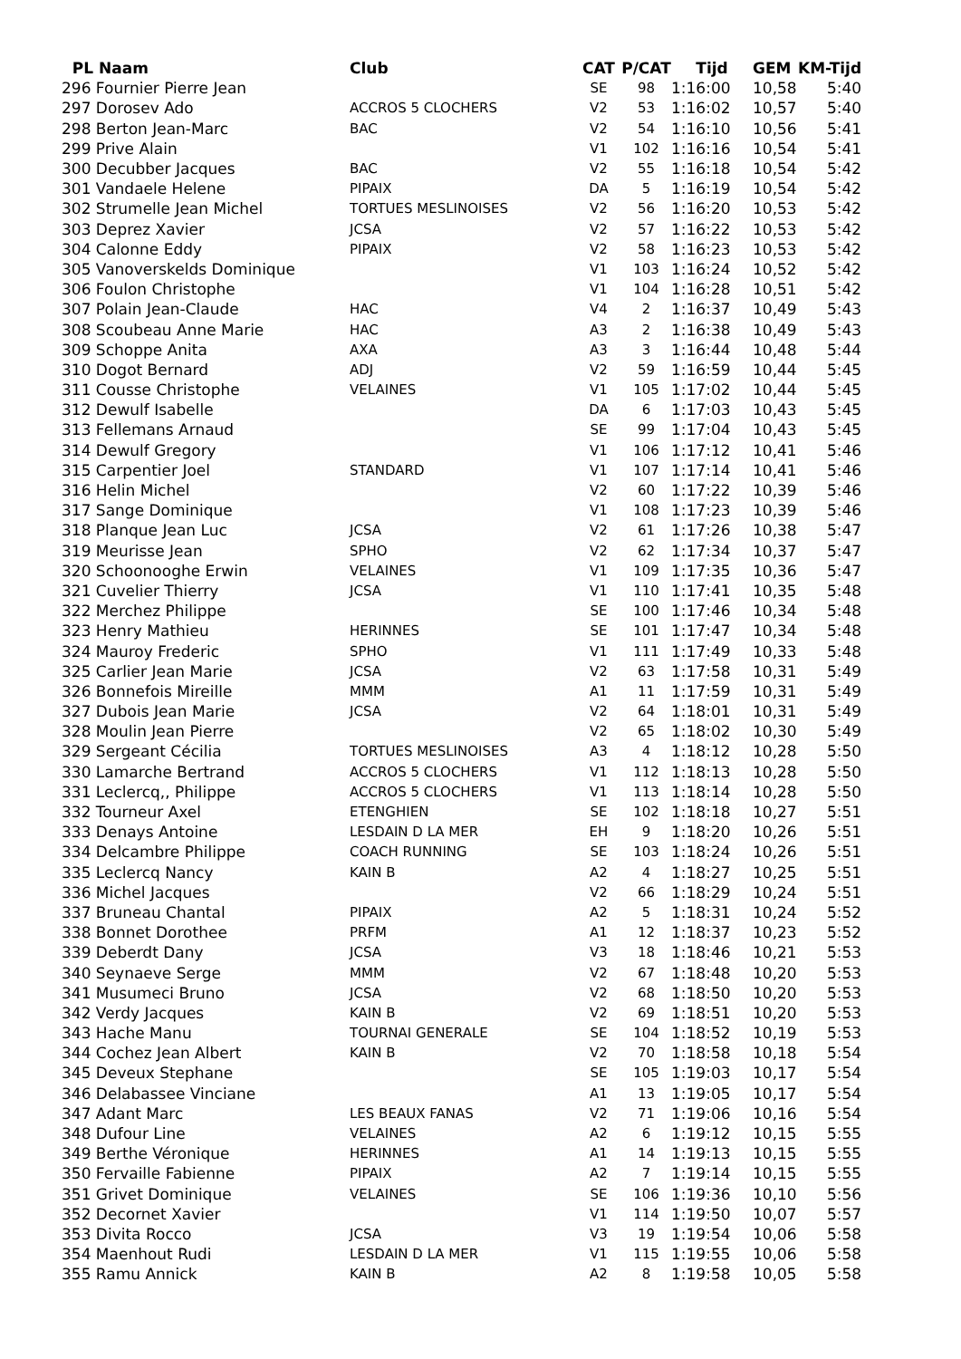| PL Naam | Club | CAT | P/CAT | Tijd | GEM | KM-Tijd |
| --- | --- | --- | --- | --- | --- | --- |
| 296 Fournier Pierre Jean | | SE | 98 | 1:16:00 | 10,58 | 5:40 |
| 297 Dorosev Ado | ACCROS 5 CLOCHERS | V2 | 53 | 1:16:02 | 10,57 | 5:40 |
| 298 Berton Jean-Marc | BAC | V2 | 54 | 1:16:10 | 10,56 | 5:41 |
| 299 Prive Alain | | V1 | 102 | 1:16:16 | 10,54 | 5:41 |
| 300 Decubber Jacques | BAC | V2 | 55 | 1:16:18 | 10,54 | 5:42 |
| 301 Vandaele Helene | PIPAIX | DA | 5 | 1:16:19 | 10,54 | 5:42 |
| 302 Strumelle Jean Michel | TORTUES MESLINOISES | V2 | 56 | 1:16:20 | 10,53 | 5:42 |
| 303 Deprez Xavier | JCSA | V2 | 57 | 1:16:22 | 10,53 | 5:42 |
| 304 Calonne Eddy | PIPAIX | V2 | 58 | 1:16:23 | 10,53 | 5:42 |
| 305 Vanoverskelds Dominique | | V1 | 103 | 1:16:24 | 10,52 | 5:42 |
| 306 Foulon Christophe | | V1 | 104 | 1:16:28 | 10,51 | 5:42 |
| 307 Polain Jean-Claude | HAC | V4 | 2 | 1:16:37 | 10,49 | 5:43 |
| 308 Scoubeau Anne Marie | HAC | A3 | 2 | 1:16:38 | 10,49 | 5:43 |
| 309 Schoppe Anita | AXA | A3 | 3 | 1:16:44 | 10,48 | 5:44 |
| 310 Dogot Bernard | ADJ | V2 | 59 | 1:16:59 | 10,44 | 5:45 |
| 311 Cousse Christophe | VELAINES | V1 | 105 | 1:17:02 | 10,44 | 5:45 |
| 312 Dewulf Isabelle | | DA | 6 | 1:17:03 | 10,43 | 5:45 |
| 313 Fellemans Arnaud | | SE | 99 | 1:17:04 | 10,43 | 5:45 |
| 314 Dewulf Gregory | | V1 | 106 | 1:17:12 | 10,41 | 5:46 |
| 315 Carpentier Joel | STANDARD | V1 | 107 | 1:17:14 | 10,41 | 5:46 |
| 316 Helin Michel | | V2 | 60 | 1:17:22 | 10,39 | 5:46 |
| 317 Sange Dominique | | V1 | 108 | 1:17:23 | 10,39 | 5:46 |
| 318 Planque Jean Luc | JCSA | V2 | 61 | 1:17:26 | 10,38 | 5:47 |
| 319 Meurisse Jean | SPHO | V2 | 62 | 1:17:34 | 10,37 | 5:47 |
| 320 Schoonooghe Erwin | VELAINES | V1 | 109 | 1:17:35 | 10,36 | 5:47 |
| 321 Cuvelier Thierry | JCSA | V1 | 110 | 1:17:41 | 10,35 | 5:48 |
| 322 Merchez Philippe | | SE | 100 | 1:17:46 | 10,34 | 5:48 |
| 323 Henry Mathieu | HERINNES | SE | 101 | 1:17:47 | 10,34 | 5:48 |
| 324 Mauroy Frederic | SPHO | V1 | 111 | 1:17:49 | 10,33 | 5:48 |
| 325 Carlier Jean Marie | JCSA | V2 | 63 | 1:17:58 | 10,31 | 5:49 |
| 326 Bonnefois Mireille | MMM | A1 | 11 | 1:17:59 | 10,31 | 5:49 |
| 327 Dubois Jean Marie | JCSA | V2 | 64 | 1:18:01 | 10,31 | 5:49 |
| 328 Moulin Jean Pierre | | V2 | 65 | 1:18:02 | 10,30 | 5:49 |
| 329 Sergeant Cécilia | TORTUES MESLINOISES | A3 | 4 | 1:18:12 | 10,28 | 5:50 |
| 330 Lamarche Bertrand | ACCROS 5 CLOCHERS | V1 | 112 | 1:18:13 | 10,28 | 5:50 |
| 331 Leclercq,, Philippe | ACCROS 5 CLOCHERS | V1 | 113 | 1:18:14 | 10,28 | 5:50 |
| 332 Tourneur Axel | ETENGHIEN | SE | 102 | 1:18:18 | 10,27 | 5:51 |
| 333 Denays Antoine | LESDAIN D LA MER | EH | 9 | 1:18:20 | 10,26 | 5:51 |
| 334 Delcambre Philippe | COACH RUNNING | SE | 103 | 1:18:24 | 10,26 | 5:51 |
| 335 Leclercq Nancy | KAIN B | A2 | 4 | 1:18:27 | 10,25 | 5:51 |
| 336 Michel Jacques | | V2 | 66 | 1:18:29 | 10,24 | 5:51 |
| 337 Bruneau Chantal | PIPAIX | A2 | 5 | 1:18:31 | 10,24 | 5:52 |
| 338 Bonnet Dorothee | PRFM | A1 | 12 | 1:18:37 | 10,23 | 5:52 |
| 339 Deberdt Dany | JCSA | V3 | 18 | 1:18:46 | 10,21 | 5:53 |
| 340 Seynaeve Serge | MMM | V2 | 67 | 1:18:48 | 10,20 | 5:53 |
| 341 Musumeci Bruno | JCSA | V2 | 68 | 1:18:50 | 10,20 | 5:53 |
| 342 Verdy Jacques | KAIN B | V2 | 69 | 1:18:51 | 10,20 | 5:53 |
| 343 Hache Manu | TOURNAI GENERALE | SE | 104 | 1:18:52 | 10,19 | 5:53 |
| 344 Cochez Jean Albert | KAIN B | V2 | 70 | 1:18:58 | 10,18 | 5:54 |
| 345 Deveux Stephane | | SE | 105 | 1:19:03 | 10,17 | 5:54 |
| 346 Delabassee Vinciane | | A1 | 13 | 1:19:05 | 10,17 | 5:54 |
| 347 Adant Marc | LES BEAUX FANAS | V2 | 71 | 1:19:06 | 10,16 | 5:54 |
| 348 Dufour Line | VELAINES | A2 | 6 | 1:19:12 | 10,15 | 5:55 |
| 349 Berthe Véronique | HERINNES | A1 | 14 | 1:19:13 | 10,15 | 5:55 |
| 350 Fervaille Fabienne | PIPAIX | A2 | 7 | 1:19:14 | 10,15 | 5:55 |
| 351 Grivet Dominique | VELAINES | SE | 106 | 1:19:36 | 10,10 | 5:56 |
| 352 Decornet Xavier | | V1 | 114 | 1:19:50 | 10,07 | 5:57 |
| 353 Divita Rocco | JCSA | V3 | 19 | 1:19:54 | 10,06 | 5:58 |
| 354 Maenhout Rudi | LESDAIN D LA MER | V1 | 115 | 1:19:55 | 10,06 | 5:58 |
| 355 Ramu Annick | KAIN B | A2 | 8 | 1:19:58 | 10,05 | 5:58 |